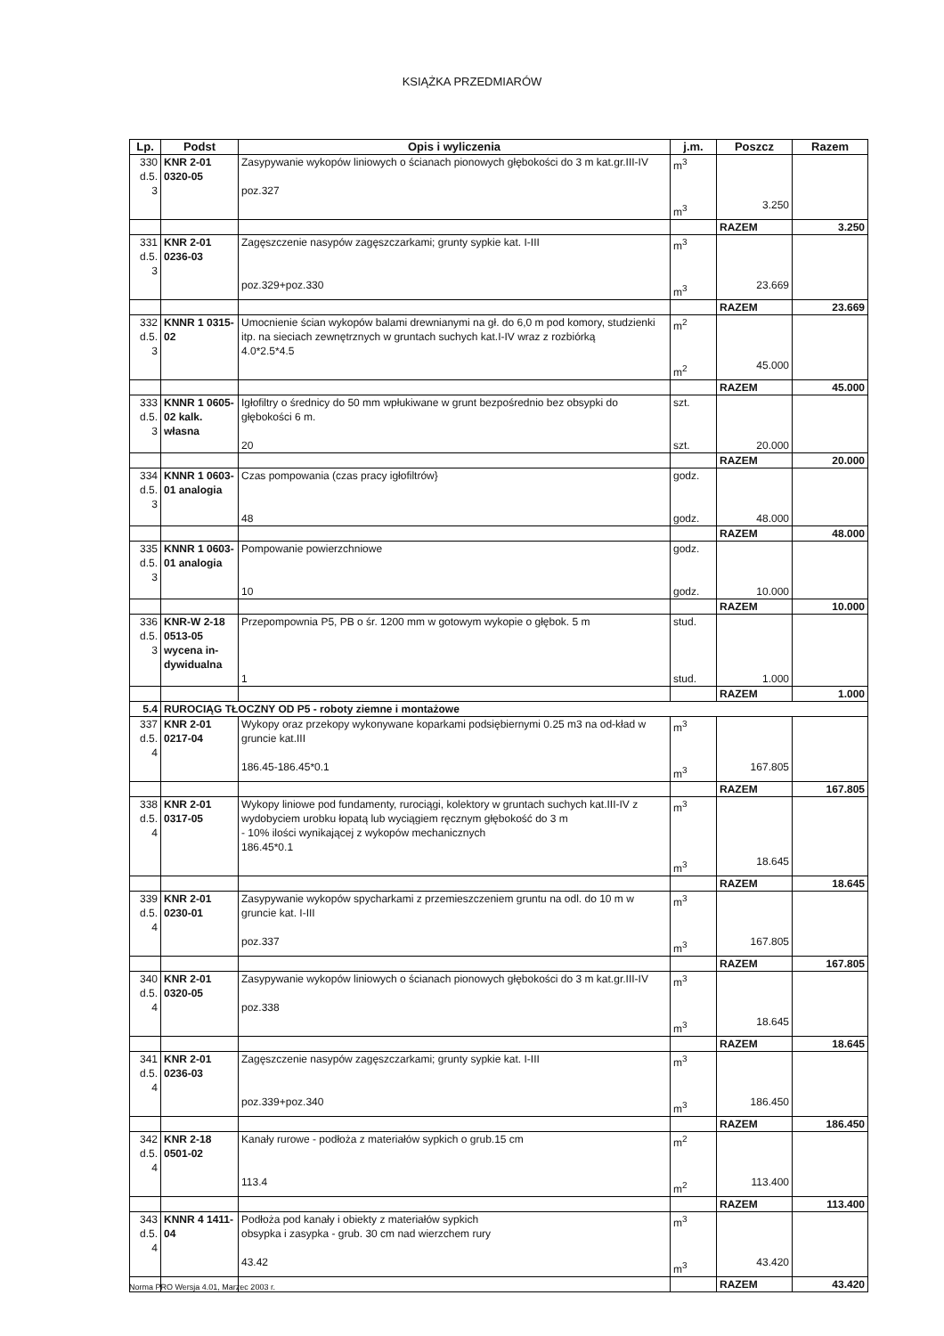KSIĄŻKA PRZEDMIARÓW
| Lp. | Podst | Opis i wyliczenia | j.m. | Poszcz | Razem |
| --- | --- | --- | --- | --- | --- |
| 330 d.5. 3 | KNR 2-01 0320-05 | Zasypywanie wykopów liniowych o ścianach pionowych głębokości do 3 m kat.gr.III-IV poz.327 | m<sup>3</sup> m<sup>3</sup> | 3.250 | |
| | | | | RAZEM | 3.250 |
| 331 d.5. 3 | KNR 2-01 0236-03 | Zagęszczenie nasypów zagęszczarkami; grunty sypkie kat. I-III poz.329+poz.330 | m<sup>3</sup> m<sup>3</sup> | 23.669 | |
| | | | | RAZEM | 23.669 |
| 332 d.5. 3 | KNNR 1 0315-02 | Umocnienie ścian wykopów balami drewnianymi na gł. do 6,0 m pod komory, studzienki itp. na sieciach zewnętrznych w gruntach suchych kat.I-IV wraz z rozbiórką 4.0*2.5*4.5 | m<sup>2</sup> m<sup>2</sup> | 45.000 | |
| | | | | RAZEM | 45.000 |
| 333 d.5. 3 | KNNR 1 0605-02 kalk. własna | Igłofiltry o średnicy do 50 mm wpłukiwane w grunt bezpośrednio bez obsypki do głębokości 6 m. 20 | szt. szt. | 20.000 | |
| | | | | RAZEM | 20.000 |
| 334 d.5. 3 | KNNR 1 0603-01 analogia | Czas pompowania (czas pracy igłofiltrów} 48 | godz. godz. | 48.000 | |
| | | | | RAZEM | 48.000 |
| 335 d.5. 3 | KNNR 1 0603-01 analogia | Pompowanie powierzchniowe 10 | godz. godz. | 10.000 | |
| | | | | RAZEM | 10.000 |
| 336 d.5. 3 | KNR-W 2-18 0513-05 wycena in-dywidualna | Przepompownia P5, PB o śr. 1200 mm w gotowym wykopie o głębok. 5 m 1 | stud. stud. | 1.000 | |
| | | | | RAZEM | 1.000 |
| 5.4 | RUROCIĄG TŁOCZNY OD P5 - roboty ziemne i montażowe | | | | |
| 337 d.5. 4 | KNR 2-01 0217-04 | Wykopy oraz przekopy wykonywane koparkami podsiębiernymi 0.25 m3 na od-kład w gruncie kat.III 186.45-186.45*0.1 | m<sup>3</sup> m<sup>3</sup> | 167.805 | |
| | | | | RAZEM | 167.805 |
| 338 d.5. 4 | KNR 2-01 0317-05 | Wykopy liniowe pod fundamenty, rurociągi, kolektory w gruntach suchych kat.III-IV z wydobyciem urobku łopatą lub wyciągiem ręcznym głębokość do 3 m - 10% ilości wynikającej z wykopów mechanicznych 186.45*0.1 | m<sup>3</sup> m<sup>3</sup> | 18.645 | |
| | | | | RAZEM | 18.645 |
| 339 d.5. 4 | KNR 2-01 0230-01 | Zasypywanie wykopów spycharkami z przemieszczeniem gruntu na odl. do 10 m w gruncie kat. I-III poz.337 | m<sup>3</sup> m<sup>3</sup> | 167.805 | |
| | | | | RAZEM | 167.805 |
| 340 d.5. 4 | KNR 2-01 0320-05 | Zasypywanie wykopów liniowych o ścianach pionowych głębokości do 3 m kat.gr.III-IV poz.338 | m<sup>3</sup> m<sup>3</sup> | 18.645 | |
| | | | | RAZEM | 18.645 |
| 341 d.5. 4 | KNR 2-01 0236-03 | Zagęszczenie nasypów zagęszczarkami; grunty sypkie kat. I-III poz.339+poz.340 | m<sup>3</sup> m<sup>3</sup> | 186.450 | |
| | | | | RAZEM | 186.450 |
| 342 d.5. 4 | KNR 2-18 0501-02 | Kanały rurowe - podłoża z materiałów sypkich o grub.15 cm 113.4 | m<sup>2</sup> m<sup>2</sup> | 113.400 | |
| | | | | RAZEM | 113.400 |
| 343 d.5. 4 | KNNR 4 1411-04 | Podłoża pod kanały i obiekty z materiałów sypkich obsypka i zasypka - grub. 30 cm nad wierzchem rury 43.42 | m<sup>3</sup> m<sup>3</sup> | 43.420 | |
| | | | | RAZEM | 43.420 |
Norma PRO Wersja 4.01, Marzec 2003 r.